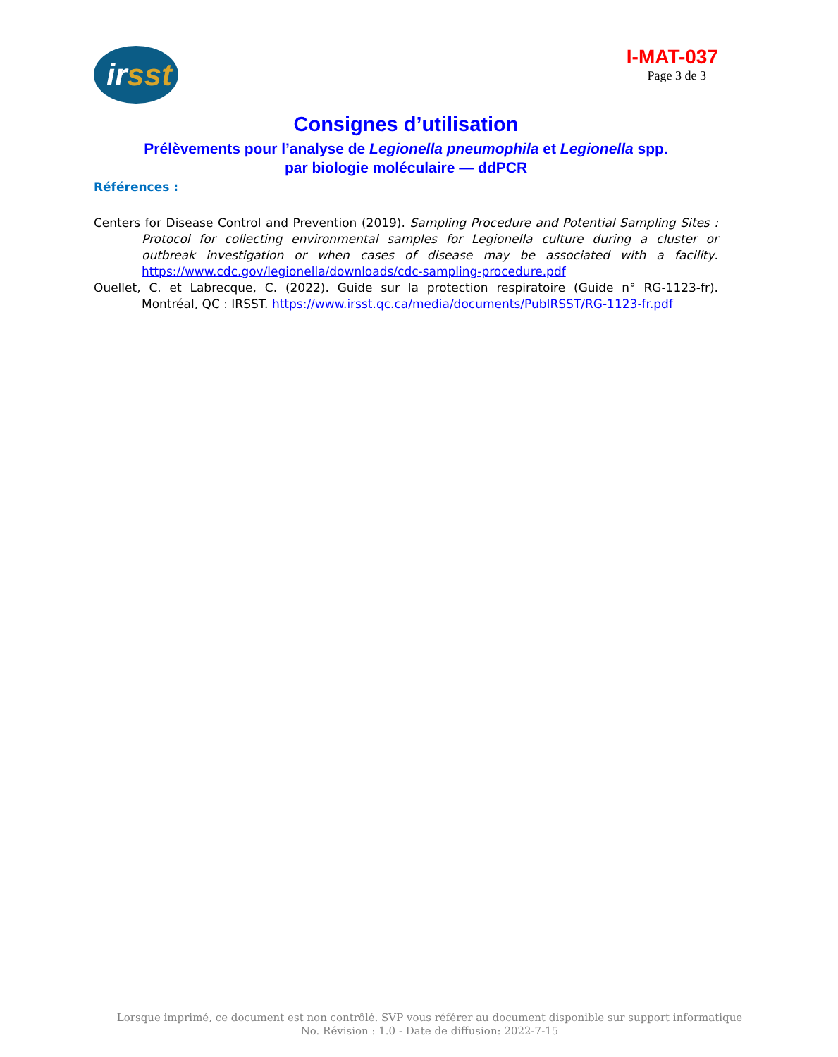irsst
I-MAT-037
Page 3 de 3
Consignes d’utilisation
Prélèvements pour l’analyse de Legionella pneumophila et Legionella spp.
par biologie moléculaire — ddPCR
Références :
Centers for Disease Control and Prevention (2019). Sampling Procedure and Potential Sampling Sites : Protocol for collecting environmental samples for Legionella culture during a cluster or outbreak investigation or when cases of disease may be associated with a facility. https://www.cdc.gov/legionella/downloads/cdc-sampling-procedure.pdf
Ouellet, C. et Labrecque, C. (2022). Guide sur la protection respiratoire (Guide n° RG-1123-fr). Montréal, QC : IRSST. https://www.irsst.qc.ca/media/documents/PubIRSST/RG-1123-fr.pdf
Lorsque imprimé, ce document est non contrôlé. SVP vous référer au document disponible sur support informatique
No. Révision : 1.0 - Date de diffusion: 2022-7-15